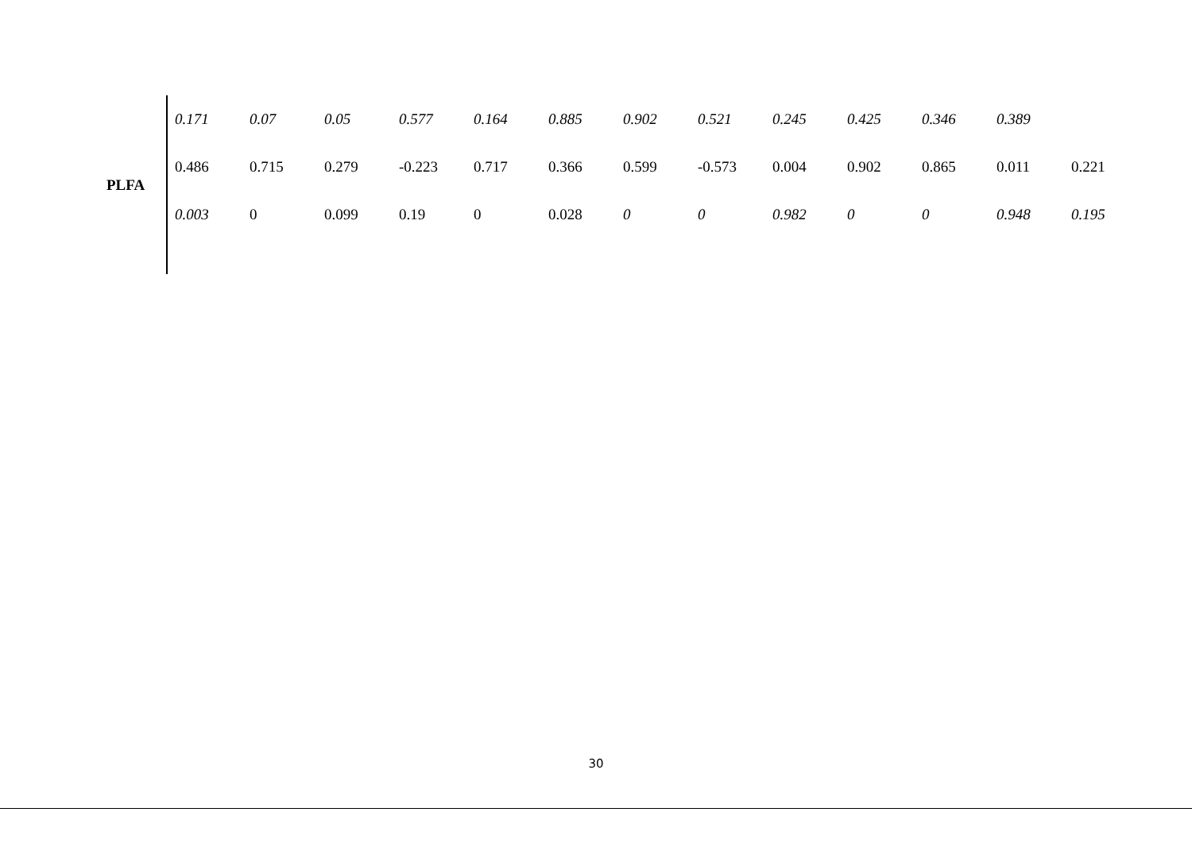| PLFA | 0.171 | 0.07 | 0.05 | 0.577 | 0.164 | 0.885 | 0.902 | 0.521 | 0.245 | 0.425 | 0.346 | 0.389 | |
| | 0.486 | 0.715 | 0.279 | -0.223 | 0.717 | 0.366 | 0.599 | -0.573 | 0.004 | 0.902 | 0.865 | 0.011 | 0.221 |
| | 0.003 | 0 | 0.099 | 0.19 | 0 | 0.028 | 0 | 0 | 0.982 | 0 | 0 | 0.948 | 0.195 |
30